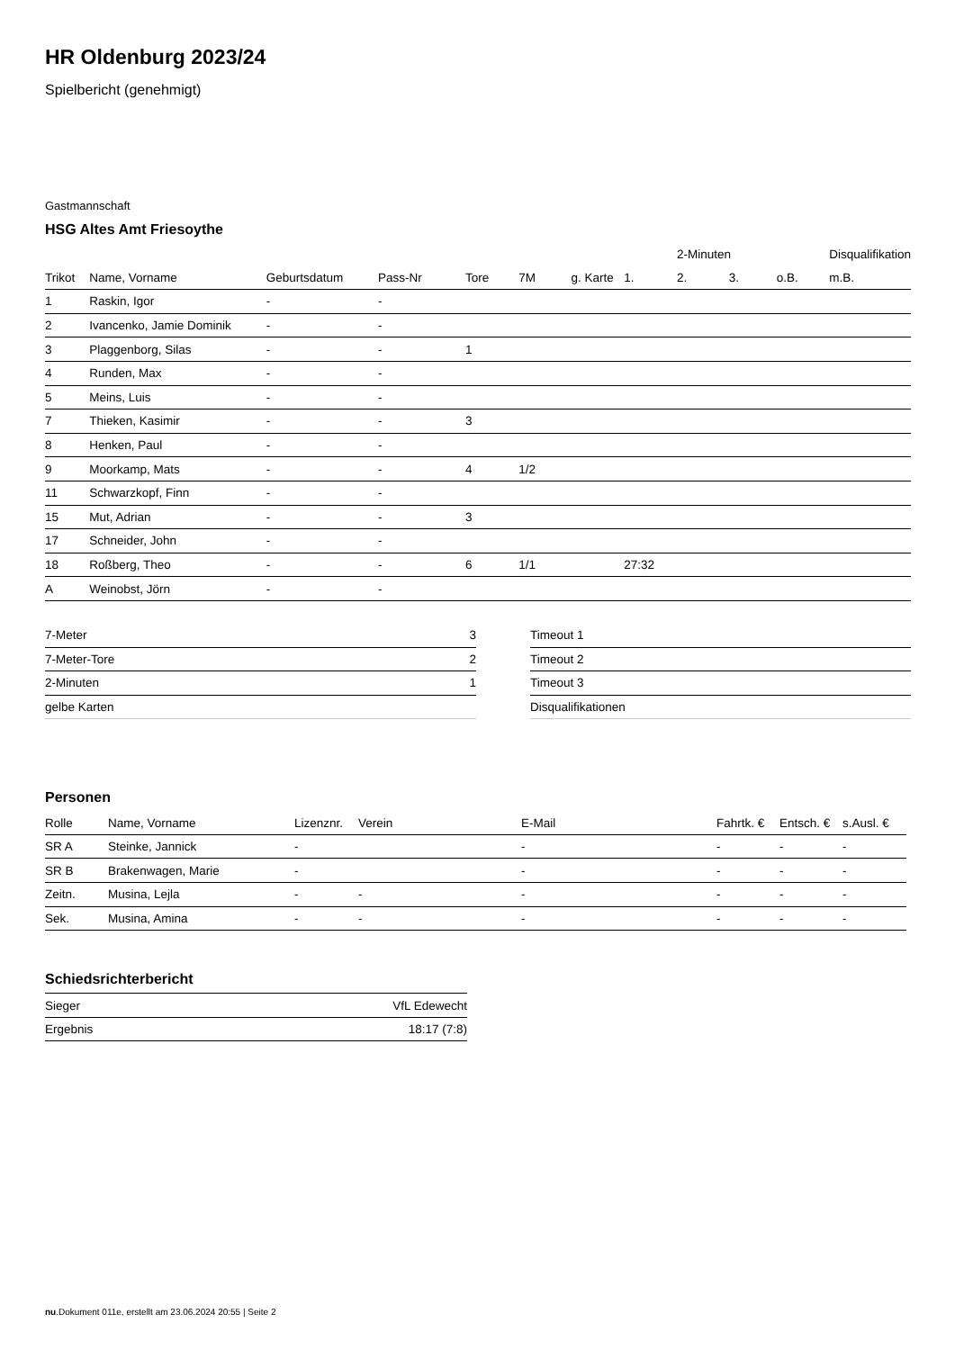HR Oldenburg 2023/24
Spielbericht (genehmigt)
Gastmannschaft
HSG Altes Amt Friesoythe
| | | | | | | | | 2-Minuten | | | Disqualifikation |
| --- | --- | --- | --- | --- | --- | --- | --- | --- | --- | --- | --- |
| Trikot | Name, Vorname | Geburtsdatum | Pass-Nr | Tore | 7M | g. Karte | 1. | 2. | 3. | o.B. | m.B. |
| 1 | Raskin, Igor | - | - | | | | | | | | |
| 2 | Ivancenko, Jamie Dominik | - | - | | | | | | | | |
| 3 | Plaggenborg, Silas | - | - | 1 | | | | | | | |
| 4 | Runden, Max | - | - | | | | | | | | |
| 5 | Meins, Luis | - | - | | | | | | | | |
| 7 | Thieken, Kasimir | - | - | 3 | | | | | | | |
| 8 | Henken, Paul | - | - | | | | | | | | |
| 9 | Moorkamp, Mats | - | - | 4 | 1/2 | | | | | | |
| 11 | Schwarzkopf, Finn | - | - | | | | | | | | |
| 15 | Mut, Adrian | - | - | 3 | | | | | | | |
| 17 | Schneider, John | - | - | | | | | | | | |
| 18 | Roßberg, Theo | - | - | 6 | 1/1 | | 27:32 | | | | |
| A | Weinobst, Jörn | - | - | | | | | | | | |
| 7-Meter | 3 |
| 7-Meter-Tore | 2 |
| 2-Minuten | 1 |
| gelbe Karten | |
| Timeout 1 |
| Timeout 2 |
| Timeout 3 |
| Disqualifikationen |
Personen
| Rolle | Name, Vorname | Lizenznr. | Verein | E-Mail | Fahrtk. € | Entsch. € | s.Ausl. € |
| --- | --- | --- | --- | --- | --- | --- | --- |
| SR A | Steinke, Jannick | - | | - | - | - | - |
| SR B | Brakenwagen, Marie | - | | - | - | - | - |
| Zeitn. | Musina, Lejla | - | - | - | - | - | - |
| Sek. | Musina, Amina | - | - | - | - | - | - |
Schiedsrichterbericht
| Sieger | VfL Edewecht |
| Ergebnis | 18:17 (7:8) |
nu.Dokument 011e, erstellt am 23.06.2024 20:55 | Seite 2